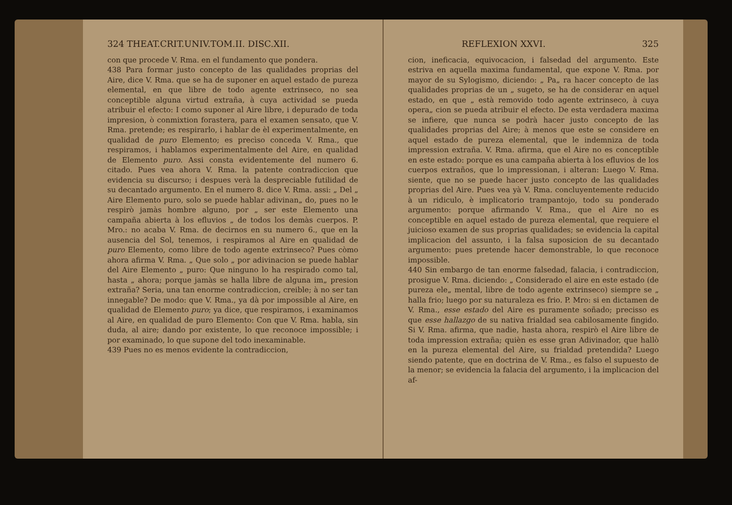324 THEAT.CRIT.UNIV.TOM.II. DISC.XII.
con que procede V. Rma. en el fundamento que pondera.
438 Para formar justo concepto de las qualidades proprias del Aire, dice V. Rma. que se ha de suponer en aquel estado de pureza elemental, en que libre de todo agente extrinseco, no sea conceptible alguna virtud extraña, à cuya actividad se pueda atribuir el efecto: I como suponer al Aire libre, i depurado de toda impresion, ò conmixtion forastera, para el examen sensato, que V. Rma. pretende; es respirarlo, i hablar de èl experimentalmente, en qualidad de puro Elemento; es precìso conceda V. Rma., que respiramos, i hablamos experimentalmente del Aire, en qualidad de Elemento puro. Assi consta evidentemente del numero 6. citado. Pues vea ahora V. Rma. la patente contradiccion que evidencia su discurso; i despues verà la despreciable futilidad de su decantado argumento. En el numero 8. dice V. Rma. assi: „ Del „ Aire Elemento puro, solo se puede hablar adivinan„ do, pues no le respirò jamàs hombre alguno, por „ ser este Elemento una campaña abierta à los efluvios „ de todos los demàs cuerpos. P. Mro.: no acaba V. Rma. de decirnos en su numero 6., que en la ausencia del Sol, tenemos, i respiramos al Aire en qualidad de puro Elemento, como libre de todo agente extrinseco? Pues còmo ahora afirma V. Rma. „ Que solo „ por adivinacion se puede hablar del Aire Elemento „ puro: Que ninguno lo ha respirado como tal, hasta „ ahora; porque jamàs se halla libre de alguna im„ presion extraña? Seria, una tan enorme contradiccion, creible; à no ser tan innegable? De modo: que V. Rma., ya dà por impossible al Aire, en qualidad de Elemento puro; ya dice, que respiramos, i examinamos al Aire, en qualidad de puro Elemento: Con que V. Rma. habla, sin duda, al aire; dando por existente, lo que reconoce impossible; i por examinado, lo que supone del todo inexaminable.
439 Pues no es menos evidente la contradiccion,
REFLEXION XXVI. 325
cion, ineficacia, equivocacion, i falsedad del argumento. Este estriva en aquella maxima fundamental, que expone V. Rma. por mayor de su Sylogismo, diciendo: „ Pa„ ra hacer concepto de las qualidades proprias de un „ sugeto, se ha de considerar en aquel estado, en que „ està removido todo agente extrinseco, à cuya opera„ cion se pueda atribuir el efecto. De esta verdadera maxima se infiere, que nunca se podrà hacer justo concepto de las qualidades proprias del Aire; à menos que este se considere en aquel estado de pureza elemental, que le indemniza de toda impression extraña. V. Rma. afirma, que el Aire no es conceptible en este estado: porque es una campaña abierta à los efluvios de los cuerpos extraños, que lo impressionan, i alteran: Luego V. Rma. siente, que no se puede hacer justo concepto de las qualidades proprias del Aire. Pues vea yà V. Rma. concluyentemente reducido à un ridiculo, è implicatorio trampantojo, todo su ponderado argumento: porque afirmando V. Rma., que el Aire no es conceptible en aquel estado de pureza elemental, que requiere el juicioso examen de sus proprias qualidades; se evidencia la capital implicacion del assunto, i la falsa suposicion de su decantado argumento: pues pretende hacer demonstrable, lo que reconoce impossible.
440 Sin embargo de tan enorme falsedad, falacia, i contradiccion, prosigue V. Rma. diciendo: „ Considerado el aire en este estado (de pureza ele„ mental, libre de todo agente extrinseco) siempre se „ halla frio; luego por su naturaleza es frio. P. Mro: si en dictamen de V. Rma., esse estado del Aire es puramente soñado; precisso es que esse hallazgo de su nativa frialdad sea cabilosamente fingido. Si V. Rma. afirma, que nadie, hasta ahora, respirò el Aire libre de toda impression extraña; quièn es esse gran Adivinador, que hallò en la pureza elemental del Aire, su frialdad pretendida? Luego siendo patente, que en doctrina de V. Rma., es falso el supuesto de la menor; se evidencia la falacia del argumento, i la implicacion del af-